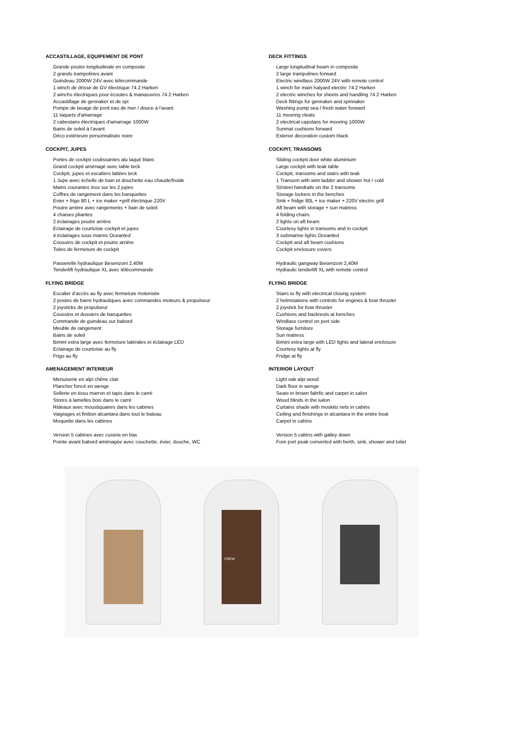ACCASTILLAGE, EQUIPEMENT DE PONT
Grande poutre longitudinale en composite
2 grands trampolines avant
Guindeau 2000W 24V avec télécommande
1 winch de drisse de GV électrique 74.2 Harken
2 winchs électriques pour écoutes & manœuvres 74.2 Harken
Accastillage de gennaker et de spi
Pompe de lavage de pont eau de mer / douce à l'avant
11 taquets d'amarrage
2 cabestans électriques d'amarrage 1000W
Bains de soleil à l'avant
Déco extérieure personnalisée noire
COCKPIT, JUPES
Portes de cockpit coulissantes alu laqué blanc
Grand cockpit aménagé avec table teck
Cockpit, jupes et escaliers lattées teck
1 Jupe avec échelle de bain et douchette eau chaude/froide
Mains courantes inox sur les 2 jupes
Coffres de rangement dans les banquettes
Evier + frigo 80 L + ice maker +grill électrique 220V
Poutre arrière avec rangements + bain de soleil
4 chaises pliantes
2 éclairages poutre arrière
Eclairage de courtoisie cockpit et jupes
4 éclairages sous marins Oceanled
Coussins de cockpit et poutre arrière
Toiles de fermeture de cockpit
Passerelle hydraulique Besenzoni 2,40M
Tenderlift hydraulique XL avec télécommande
FLYING BRIDGE
Escalier d'accès au fly avec fermeture motorisée
2 postes de barre hydrauliques avec commandes moteurs & propulseur
2 joysticks de propulseur
Coussins et dossiers de banquettes
Commande de guindeau sur babord
Meuble de rangement
Bains de soleil
Bimini extra large avec fermeture latérales et éclairage LED
Eclairage de courtoisie au fly
Frigo au fly
AMENAGEMENT INTERIEUR
Menuiserie en alpi chêne clair
Plancher foncé en wenge
Sellerie en tissu marron et tapis dans le carré
Stores à lamelles bois dans le carré
Rideaux avec moustiquaires dans les cabines
Vaigrages et finition alcantara dans tout le bateau
Moquette dans les cabines
Version 5 cabines avec cuisine en bas
Pointe avant babord aménagée avec couchette, évier, douche, WC
DECK FITTINGS
Large longitudinal beam in composite
2 large trampolines forward
Electric windlass 2000W 24V with remote control
1 winch for main halyard electric 74.2 Harken
2 electric winches for sheets and handling 74.2 Harken
Deck fittings for gennaker and spinnaker
Washing pump sea / fresh water forward
11 mooring cleats
2 electrical capstans for mooring 1000W
Sunmat cushions forward
Exterior decoration custom black
COCKPIT, TRANSOMS
Sliding cockpit door white aluminium
Large cockpit with teak table
Cockpit, transoms and stairs with teak
1 Transom with wim ladder and shower hot / cold
St/steel handrails on the 2 transoms
Storage lockers in the benches
Sink + fridge 80L + ice maker + 220V electric grill
Aft beam with storage + sun matress
4 folding chairs
2 lights on aft beam
Courtesy lights in transoms and in cockpit
3 submarine lights Oceanled
Cockpit and aft beam cushions
Cockpit enclosure covers
Hydraulic gangway Besenzoni 2,40M
Hydraulic tenderlift XL with remote control
FLYING BRIDGE
Stairs to fly with electrical closing system
2 helmstations with controls for engines & bow thruster
2 joystick for bow thruster
Cushions and backrests at benches
Windlass control on port side
Storage furniture
Sun matress
Bimini extra large with LED lights and lateral enclosure
Courtesy lights at fly
Fridge at fly
INTERIOR LAYOUT
Light oak alpi wood
Dark floor in wenge
Seats in brown fabrfic and carpet in salon
Wood blinds in the salon
Curtains shade with moskito nets in cabins
Ceiling and finishings in alcantara in the entire boat
Carpet in cabins
Version 5 cabins with galley down
Fore port peak converted with berth, sink, shower and toilet
​
CREW